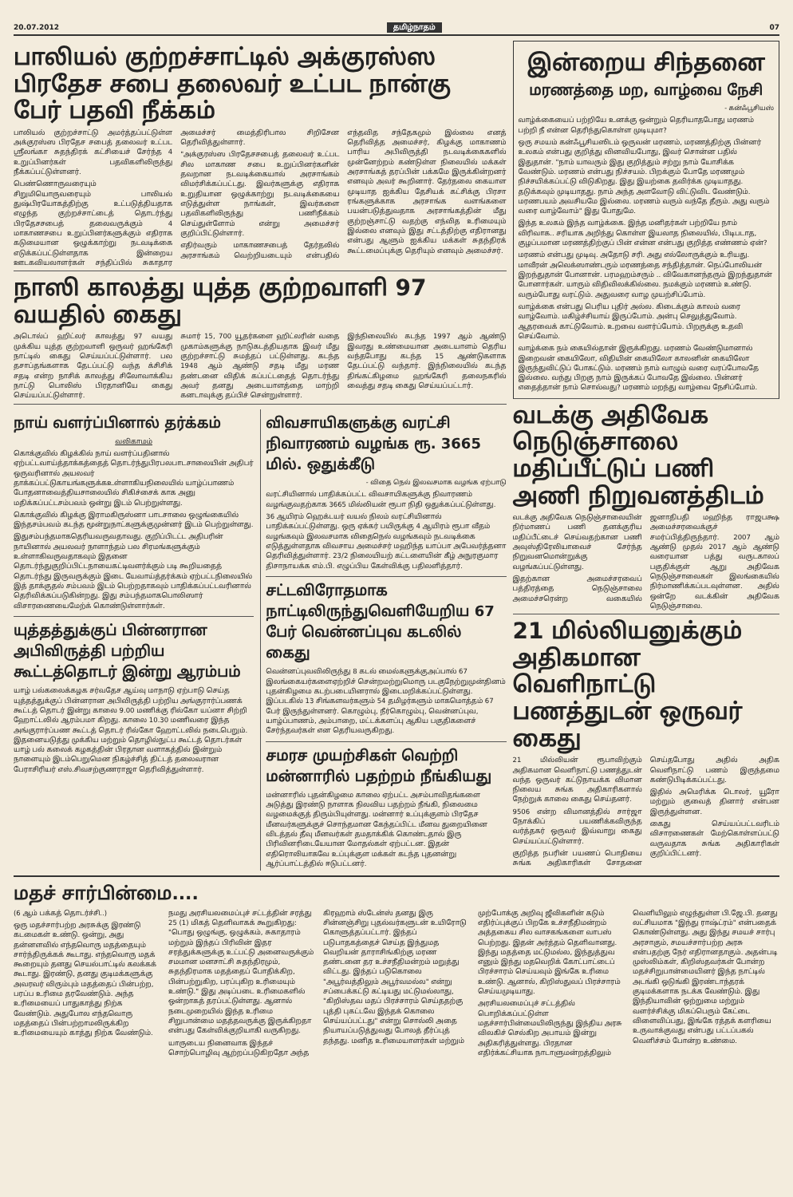20.07.2012 தமிழ்நாதம் 07
பாலியல் குற்றச்சாட்டில் அக்குரஸ்ஸ பிரதேச சபை தலைவர் உட்பட நான்கு பேர் பதவி நீக்கம்
பாலியல் குற்றச்சாட்டு அமர்த்தப்பட்டுள்ள அக்குரஸ்ஸ பிரதேச சபைத் தலைவர் உட்பட ஸ்ரீலங்கா சுதந்திரக் கட்சியைச் சேர்ந்த 4 உறுப்பினர்கள் பதவிகளிலிருந்து நீக்கப்பட்டுள்ளனர்.
பெண்ணொருவரையும் சிறுமியொருவரையும் பாலியல் துஷ்பிரயோகத்திற்கு உட்படுத்தியதாக எழுந்த குற்றச்சாட்டைத் தொடர்ந்து பிரதேசசபைத் தலைவருக்கும் 4 மாகாணசபை உறுப்பினர்களுக்கும் எதிராக கடுமையான ஒழுக்காற்று நடவடிக்கை எடுக்கப்பட்டுள்ளதாக இன்றைய ஊடகவியலாளர்கள் சந்திப்பில் சுகாதார அமைச்சர் மைத்திரிபால சிறிசேன தெரிவித்துள்ளார்.
"அக்குரஸ்ஸ பிரதேசசபைத் தலைவர் உட்பட சில மாகாண சபை உறுப்பினர்களின் தவறான நடவடிக்கையால் அரசாங்கம் விமர்சிக்கப்பட்டது. இவர்களுக்கு எதிராக உறுதியான ஒழுக்காற்று நடவடிக்கையை எடுத்துள்ள நாங்கள், இவர்களை பதவிகளிலிருந்து பணிநீக்கம் செய்துள்ளோம் என்று அமைச்சர் குறிப்பிட்டுள்ளார்.
எதிர்வரும் மாகாணசபைத் தேர்தலில் அரசாங்கம் வெற்றியடையும் என்பதில் எந்தவித சந்தேகமும் இல்லை எனத் தெரிவித்த அமைச்சர், கிழக்கு மாகாணம் பாரிய அபிவிருத்தி நடவடிக்கைகளில் முன்னேற்றம் கண்டுள்ள நிலையில் மக்கள் அரசாங்கத் தரப்பின் பக்கமே இருக்கின்றனர் எனவும் அவர் கூறினார். தேர்தலை கையாள முடியாத ஐக்கிய தேசியக் கட்சிக்கு பிரசா ரங்களுக்காக அரசாங்க வளங்களை பயன்படுத்துவதாக அரசாங்கத்தின் மீது குற்றஞ்சாட்டு வதற்கு எந்வித உரிமையும் இல்லை எனவும் இது சட்டத்திற்கு எதிரானது என்பது ஆளும் ஐக்கிய மக்கள் சுதந்திரக் கூட்டமைப்புக்கு தெரியும் எனவும் அமைச்சர்.
நாஸி காலத்து யுத்த குற்றவாளி 97 வயதில் கைது
அடொல்ப் ஹிட்லர் காலத்து 97 வயது முக்கிய யுத்த குற்றவாளி ஒருவர் ஹங்கேரி நாட்டில் கைது செய்யப்பட்டுள்ளார். பல தசாப்தங்களாக தேடப்பட்டு வந்த க்சிசிக் சதடி என்ற நாசிக் காலத்து சிலோவாக்கிய நாட்டு பொலிஸ் பிரதானியே கைது செய்யப்பட்டுள்ளார்.
சுமார் 15, 700 யூதர்களை ஹிட்லரின் வதை முகாம்களுக்கு நாடுகடத்தியதாக இவர் மீது குற்றச்சாட்டு சுமத்தப் பட்டுள்ளது. கடந்த 1948 ஆம் ஆண்டு சதடி மீது மரண தண்டனை விதிக் கப்பட்டதைத் தொடர்ந்து அவர் தனது அடையாளத்தை மாற்றி கனடாவுக்கு தப்பிச் சென்றுள்ளார்.
இந்நிலையில் கடந்த 1997 ஆம் ஆண்டு இவரது உண்மையான அடையாளம் தெரிய வந்தபோது கடந்த 15 ஆண்டுகளாக தேடப்பட்டு வந்தார். இந்நிலையில் கடந்த திங்கட்கிழமை ஹங்கேரி தலைநகரில் வைத்து சதடி கைது செய்யப்பட்டார்.
நாய் வளர்ப்பினால் தர்க்கம்
வலிகாமம்
கொக்குவில் கிழக்கில் நாய் வளர்ப்பதினால் ஏற்பட்டவாய்த்தாக்கத்தைத் தொடர்ந்துபிரபலபாடசாலையின் அதிபர் ஒருவரினால் அயலவர் தாக்கப்பட்டுகாயங்களுக்கஉள்ளாகியநிலையில் யாழ்ப்பாணம் போதனாவைத்தியசாலையில் சிகிச்சைக் காக அனு மதிக்கப்பட்டசம்பவம் ஒன்று இடம் பெற்றுள்ளது.
கொக்குவில் கிழக்கு இராமகிருஸ்னா பாடசாலை ஒழுங்கையில் இந்தசம்பவம் கடந்த மூன்றுநாட்களுக்குமுன்னர் இடம் பெற்றுள்ளது.
இதுசம்பந்தமாகதெரியவருவதாவது. குறிப்பிடட்ட அதிபரின் நாயினால் அயலவர் நாளாந்தம் பல சிரமங்களுக்கும் உள்ளாகிவருவதாகவும் இதனை தொடர்ந்துகுறிப்பிட்டநாயைகட்டிவளர்க்கும் படி கூறியதைத் தொடர்ந்து இருவருக்கும் இடை யேவாய்த்தர்க்கம் ஏற்பட்டநிலையில் இத் தாக்குதல் சம்பவம் இடம் பெற்றதாகவும் பாதிக்கப்பட்டவரினால் தெரிவிக்கப்படுகின்றது. இது சம்பந்தமாகபொலிஸார் விசாரணையைமேற்க் கொண்டுள்ளார்கள்.
யுத்தத்துக்குப் பின்னரான அபிவிருத்தி பற்றிய கூட்டத்தொடர் இன்று ஆரம்பம்
யாழ் பல்கலைக்கழக சர்வதேச ஆய்வு மாநாடு ஏற்பாடு செய்த யுத்தத்துக்குப் பின்னரான அபிவிருத்தி பற்றிய அங்குரார்ப்பணக் கூட்டத் தொடர் இன்று காலை 9.00 மணிக்கு ரில்கோ யப்னா சிற்றி ஹோட்டலில் ஆரம்பமா கிறது. காலை 10.30 மணிவரை இந்த அங்குரார்ப்பண கூட்டத் தொடர் ரில்கோ ஹோட்டலில் நடைபெறும். இதனையடுத்து முக்கிய மற்றும் தொழில்நுட்ப கூட்டத் தொடர்கள் யாழ் பல் கலைக் கழகத்தின் பிரதான வளாகத்தில் இன்றும் நாளையும் இடம்பெறுமென நிகழ்ச்சித் திட்டத் தலைவரான பேராசிரியர் எஸ்.சிவசற்குணராஜா தெரிவித்துள்ளார்.
விவசாயிகளுக்கு வரட்சி நிவாரணம் வழங்க ரூ. 3665 மில். ஒதுக்கீடு
- விதை நெல் இலவசமாக வழங்க ஏற்பாடு
வரட்சியினால் பாதிக்கப்பட்ட விவசாயிகளுக்கு நிவாரணம் வழங்குவதற்காக 3665 மில்லியன் ரூபா நிதி ஒதுக்கப்பட்டுள்ளது.
36 ஆயிரம் ஹெக்டயர் வயல் நிலம் வரட்சியினால் பாதிக்கப்பட்டுள்ளது. ஒரு ஏக்கர் பயிருக்கு 4 ஆயிரம் ரூபா வீதம் வழங்கவும் இலவசமாக விதைநெல் வழங்கவும் நடவடிக்கை எடுத்துள்ளதாக விவசாய அமைச்சர் மஹிந்த யாப்பா அபேவர்த்தனா தெரிவித்துள்ளார். 23/2 நிலையியற் கட்டளையின் கீழ் அநுரகுமார திசாநாயக்க எம்.பி. எழுப்பிய கேள்விக்கு பதிலளித்தார்.
சட்டவிரோதமாக நாட்டிலிருந்துவெளியேறிய 67 பேர் வென்னப்புவ கடலில் கைது
வென்னப்புவவிலிருந்து 8 கடல் மைல்களுக்குஅப்பால் 67 இலங்கையர்களைஏற்றிச் சென்றமற்றுமொரு படகுநேற்றுமுன்தினம் புதன்கிழமை கடற்படையினரால் இடைமறிக்கப்பட்டுள்ளது. இப்படகில் 13 சிங்களவர்களும் 54 தமிழர்களும் மாகமொத்தம் 67 பேர் இருந்துள்ளனர். கொழும்பு, நீர்கொழும்பு, வென்னப்புவ, யாழ்ப்பாணம், அம்பாறை, மட்டக்களப்பு ஆகிய பகுதிகளைச் சேர்ந்தவர்கள் என தெரியவருகிறது.
சமரச முயற்சிகள் வெற்றி மன்னாரில் பதற்றம் நீங்கியது
மன்னாரில் புதன்கிழமை காலை ஏற்பட்ட அசம்பாவிதங்களை அடுத்து இரண்டு நாளாக நிலவிய பதற்றம் நீங்கி, நிலைமை வழமைக்குத் திரும்பியுள்ளது. மன்னார் உப்புக்குளம் பிரதேச மீனவர்களுக்குச் சொந்தமான கேந்தப்பிட்ட மீனவ துறையினை விடத்தல் தீவு மீனவர்கள் தமதாக்கிக் கொண்டதால் இரு பிரிவினரிடையேயான மோதல்கள் ஏற்பட்டன. இதன் எதிரொலியாகவே உப்புக்குள மக்கள் கடந்த புதனன்று ஆர்ப்பாட்டத்தில் ஈடுபட்டனர்.
இன்றைய சிந்தனை
மரணத்தை மற, வாழ்வை நேசி
- கன்ஃபூசியஸ்
வாழ்க்கையைப் பற்றியே உனக்கு ஒன்றும் தெரியாதபோது மரணம் பற்றி நீ என்ன தெரிந்துகொள்ள முடியுமா?
ஒரு சமயம் கன்ஃபூசியஸிடம் ஒருவன் மரணம், மரணத்திற்கு பின்னர் உலகம் என்பது குறித்து வினவியபோது, இவர் சொன்ன பதில் இதுதான். "நாம் யாவரும் இது குறித்தும் சற்று நாம் யோசிக்க வேண்டும். மரணம் என்பது நிச்சயம். பிறக்கும் போதே மரணமும் நிச்சயிக்கப்பட்டு விடுகிறது. இது இயற்கை தவிர்க்க முடியாதது. தடுக்கவும் முடியாதது. நாம் அந்த அளவோடு விட்டுவிட வேண்டும். மரணபயம் அவசியமே இல்லை. மரணம் வரும் வந்தே தீரும். அது வரும் வரை வாழ்வோம்" இது போதுமே.
இந்த உலகம் இந்த வாழ்க்கை. இந்த மனிதர்கள் பற்றியே நாம் விரிவாக.. சரியாக அறிந்து கொள்ள இயலாத நிலையில், பிடிபடாத, குழப்பமான மரணத்திற்குப் பின் என்ன என்பது குறித்த எண்ணம் ஏன்?
மரணம் என்பது முடிவு. அதோடு சரி. அது எல்லோருக்கும் உரியது. மாவீரன் அலெக்ஸாண்டரும் மரணத்தை சந்தித்தான். நெப்போலியன் இறந்துதான் போனான். பரமஹம்சரும் .. விவேகானந்தரும் இறந்துதான் போனார்கள். யாரும் விதிவிலக்கில்லை. நமக்கும் மரணம் உண்டு. வரும்போது வரட்டும். அதுவரை வாழ முயற்சிப்போம்.
வாழ்க்கை என்பது பெரிய புதிர் அல்ல. கிடைக்கும் காலம் வரை வாழ்வோம். மகிழ்ச்சியாய் இருப்போம். அன்பு செலுத்துவோம். ஆதரவைக் காட்டுவோம். உறவை வளர்ப்போம். பிறருக்கு உதவி செய்வோம்.
வாழ்க்கை நம் கையில்தான் இருக்கிறது. மரணம் வேண்டுமானால் இறைவன் கையிலோ, விதியின் கையிலோ காலனின் கையிலோ இருந்துவிட்டுப் போகட்டும். மரணம் நாம் வாழும் வரை வரப்போவதே இல்லை. வந்து பிறகு நாம் இருக்கப் போவதே இல்லை. பின்னர் எதைத்தான் நாம் சொல்வது? மரணம் மறந்து வாழ்வை நேசிப்போம்.
வடக்கு அதிவேக நெடுஞ்சாலை மதிப்பீட்டுப் பணி அணி நிறுவனத்திடம்
வடக்கு அதிவேக நெடுஞ்சாலையின் நிர்மாணப் பணி தனக்குரிய மதிப்பீட்டைச் செய்வதற்கான பணி அவுஸ்திரேலியாவைச் சேர்ந்த நிறுவனமொன்றுக்கு வழங்கப்பட்டுள்ளது.
இதற்கான அமைச்சரவைப் பத்திரத்தை நெடுஞ்சாலை அமைச்சரென்ற வகையில் ஜனாதிபதி மஹிந்த ராஜபக்ஷ அமைச்சரவைக்குச் சமர்ப்பித்திருந்தார். 2007 ஆம் ஆண்டு முதல் 2017 ஆம் ஆண்டு வரையான பத்து வருடகாலப் பகுதிக்குள் ஆறு அதிவேக நெடுஞ்சாலைகள் இலங்கையில் நிர்மாணிக்கப்படவுள்ளன. அதில் ஒன்றே வடக்கின் அதிவேக நெடுஞ்சாலை.
21 மில்லியனுக்கும் அதிகமான வெளிநாட்டு பணத்துடன் ஒருவர் கைது
21 மில்லியன் ரூபாவிற்கும் அதிகமான வெளிநாட்டு பணத்துடன் வந்த ஒருவர் கட்டுநாயக்க விமான நிலைய சுங்க அதிகாரிகளால் நேற்றுக் காலை கைது செய்தனர்.
9506 என்ற விமானத்தில் சார்ஜா நோக்கிப் பயணிக்கவிருந்த வர்த்தகர் ஒருவர் இவ்வாறு கைது செய்யப்பட்டுள்ளார்.
குறித்த நபரின் பயணப் பொதியை சுங்க அதிகாரிகள் சோதனை செய்தபோது அதில் அதிக வெளிநாட்டு பணம் இருந்தமை கண்டுபிடிக்கப்பட்டது.
இதில் அமெரிக்க டொலர், யூரோ மற்றும் குவைத் தினார் என்பன இருந்துள்ளன.
கைது செய்யப்பட்டவரிடம் விசாரணைகள் மேற்கொள்ளப்பட்டு வருவதாக சுங்க அதிகாரிகள் குறிப்பிட்டனர்.
மதச் சார்பின்மை....
(6 ஆம் பக்கத் தொடர்ச்சி..)
ஒரு மதச்சார்பற்ற அரசுக்கு இரண்டு கடமைகள் உண்டு. ஒன்று, அது தன்னளவில் எந்தவொரு மதத்தையும் சார்ந்திருக்கக் கூடாது. எந்தவொரு மதக் கூறையும் தனது செயல்பாட்டில் கலக்கக் கூடாது. இரண்டு, தனது குடிமக்களுக்கு அவரவர் விரும்பும் மதத்தைப் பின்பற்ற, பரப்ப உரிமை தரவேண்டும். அந்த உரிமையைப் பாதுகாத்து நிற்க வேண்டும். அதுபோல எந்தவொரு மதத்தைப் பின்பற்றாமலிருக்கிற உரிமையையும் காத்து நிற்க வேண்டும்.
நமது அரசியலமைப்புச் சட்டத்தின் சரத்து 25 (1) மிகத் தெளிவாகக் கூறுகிறது: "பொது ஒழுங்கு, ஒழுக்கம், சுகாதாரம் மற்றும் இந்தப் பிரிவின் இதர சரத்துக்களுக்கு உட்பட்டு அனைவருக்கும் சமமான மனசாட்சி சுதந்திரமும், சுதந்திரமாக மதத்தைப் போதிக்கிற, பின்பற்றுகிற, பரப்புகிற உரிமையும் உண்டு." இது அடிப்படை உரிமைகளில் ஒன்றாகத் தரப்பட்டுள்ளது. ஆனால் நடைமுறையில் இந்த உரிமை சிறுபான்மை மதத்தவருக்கு இருக்கிறதா என்பது கேள்விக்குறியாகி வருகிறது.
யாருடைய நினைவாக இந்தச் சொற்பொழிவு ஆற்றப்படுகிறதோ அந்த கிரஹாம் ஸ்டேன்ஸ் தனது இரு சின்னஞ்சிறு புதல்வர்களுடன் உயிரோடு கொளுத்தப்பட்டார். இந்தப் படுபாதகத்தைச் செய்த இந்துமத வெறியன் தாராசிங்கிற்கு மரண தண்டனை தர உச்சநீதிமன்றம் மறுத்து விட்டது. இந்தப் படுகொலை "அபூர்வத்திலும் அபூர்வமல்ல" என்று சப்பைக்கட்டு கட்டியது மட்டுமல்லாது, "கிறிஸ்தவ மதப் பிரச்சாரம் செய்ததற்கு புத்தி புகட்டவே இந்தக் கொலை செய்யப்பட்டது" என்று சொல்லி அதை நியாயப்படுத்துவது போலத் தீர்ப்புத் தந்தது. மனித உரிமையாளர்கள் மற்றும்
முற்போக்கு அறிவு ஜீவிகளின் கடும் எதிர்ப்புக்குப் பிறகே உச்சநீதிமன்றம் அத்தகைய சில வாசகங்களை வாபஸ் பெற்றது. இதன் அர்த்தம் தெளிவானது. இந்து மதத்தை மட்டுமல்ல, இந்துத்துவ எனும் இந்து மதவெறிக் கோட்பாட்டைப் பிரச்சாரம் செய்யவும் இங்கே உரிமை உண்டு. ஆனால், கிறிஸ்துவப் பிரச்சாரம் செய்யமுடியாது.
அரசியலமைப்புச் சட்டத்தில் பொறிக்கப்பட்டுள்ள மதச்சார்பின்மையிலிருந்து இந்திய அரசு விலகிச் செல்கிற அபாயம் இன்று அதிகரித்துள்ளது. பிரதான எதிர்க்கட்சியாக நாடாளுமன்றத்திலும் வெளியிலும் எழுந்துள்ள பி.ஜே.பி. தனது லட்சியமாக "இந்து ராஷ்ட்ரம்" என்பதைக் கொண்டுள்ளது. அது இந்து சமயச் சார்பு அரசாகும், சமயச்சார்பற்ற அரசு என்பதற்கு நேர் எதிரானதாகும். அதன்படி முஸ்லிம்கள், கிறிஸ்தவர்கள் போன்ற மதச்சிறுபான்மையினர் இந்த நாட்டில் அடங்கி ஒடுங்கி இரண்டாந்தரக் குடிமக்களாக நடக்க வேண்டும். இது இந்தியாவின் ஒற்றுமை மற்றும் வளர்ச்சிக்கு மிகப்பெரும் கேட்டை விளைவிப்பது, இங்கே ரத்தக் களரியை உருவாக்குவது என்பது பட்டப்பகல் வெளிச்சம் போன்ற உண்மை.